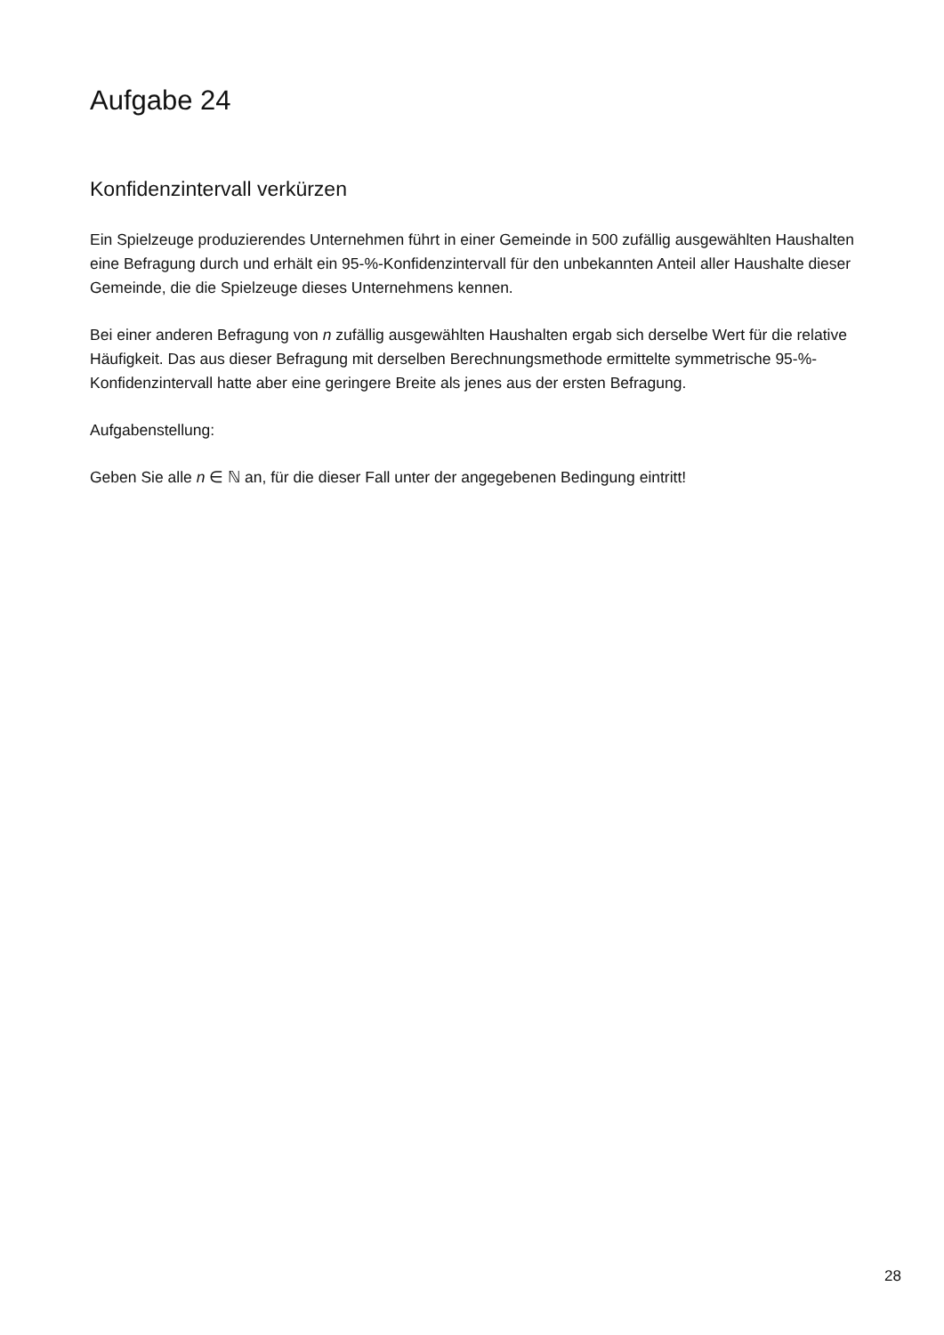Aufgabe 24
Konfidenzintervall verkürzen
Ein Spielzeuge produzierendes Unternehmen führt in einer Gemeinde in 500 zufällig ausgewählten Haushalten eine Befragung durch und erhält ein 95-%-Konfidenzintervall für den unbekannten Anteil aller Haushalte dieser Gemeinde, die die Spielzeuge dieses Unternehmens kennen.
Bei einer anderen Befragung von n zufällig ausgewählten Haushalten ergab sich derselbe Wert für die relative Häufigkeit. Das aus dieser Befragung mit derselben Berechnungsmethode ermittelte symmetrische 95-%-Konfidenzintervall hatte aber eine geringere Breite als jenes aus der ersten Befragung.
Aufgabenstellung:
Geben Sie alle n ∈ ℕ an, für die dieser Fall unter der angegebenen Bedingung eintritt!
28